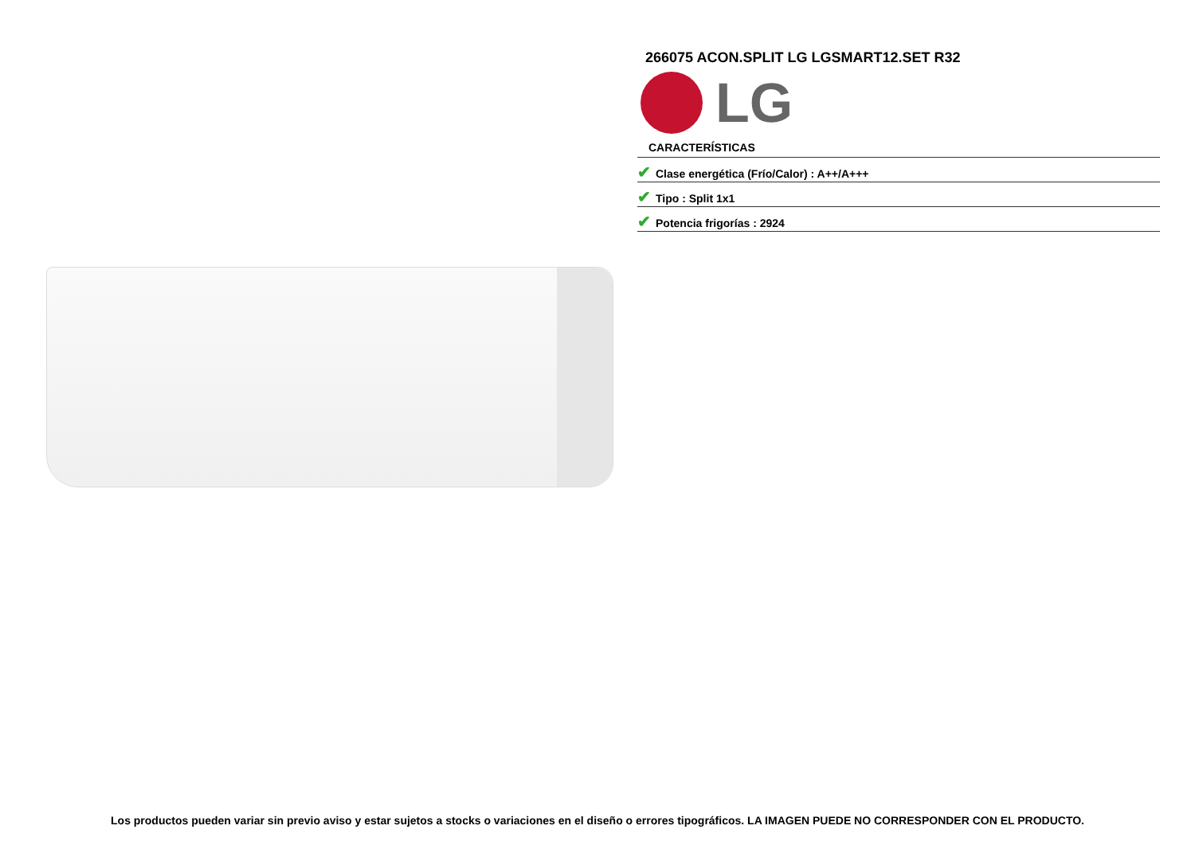266075 ACON.SPLIT LG LGSMART12.SET R32
LG
CARACTERÍSTICAS
✔ Clase energética (Frío/Calor) : A++/A+++
✔ Tipo : Split 1x1
✔ Potencia frigorías : 2924
Los productos pueden variar sin previo aviso y estar sujetos a stocks o variaciones en el diseño o errores tipográficos. LA IMAGEN PUEDE NO CORRESPONDER CON EL PRODUCTO.